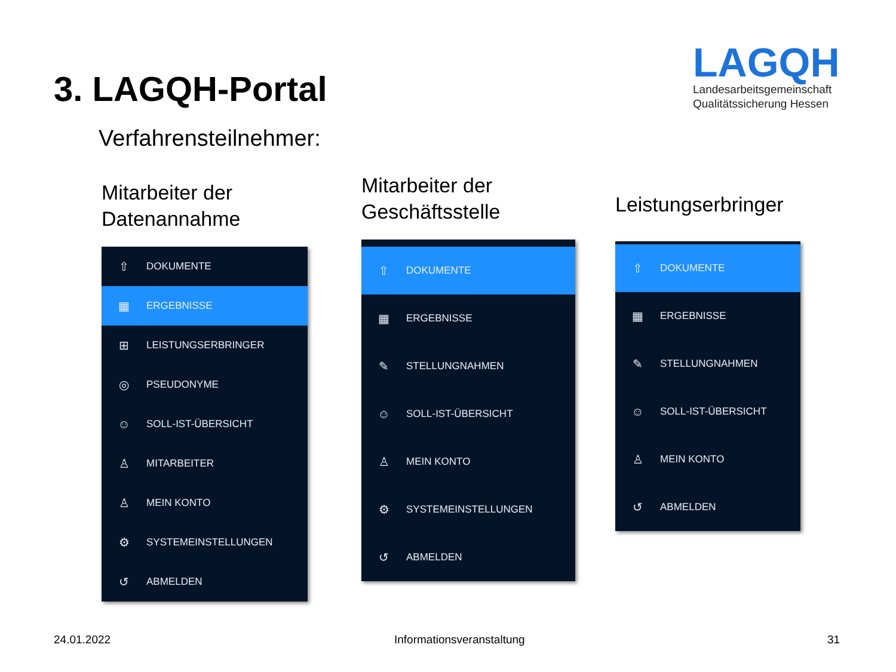3. LAGQH-Portal
LAGQH
Landesarbeitsgemeinschaft
Qualitätssicherung Hessen
Verfahrensteilnehmer:
Mitarbeiter der
Datenannahme
⇧ DOKUMENTE
▦ ERGEBNISSE
⊞ LEISTUNGSERBRINGER
◎ PSEUDONYME
☺ SOLL-IST-ÜBERSICHT
♙ MITARBEITER
♙ MEIN KONTO
⚙ SYSTEMEINSTELLUNGEN
↺ ABMELDEN
Mitarbeiter der
Geschäftsstelle
⇧ DOKUMENTE
▦ ERGEBNISSE
✎ STELLUNGNAHMEN
☺ SOLL-IST-ÜBERSICHT
♙ MEIN KONTO
⚙ SYSTEMEINSTELLUNGEN
↺ ABMELDEN
Leistungserbringer
⇧ DOKUMENTE
▦ ERGEBNISSE
✎ STELLUNGNAHMEN
☺ SOLL-IST-ÜBERSICHT
♙ MEIN KONTO
↺ ABMELDEN
24.01.2022 Informationsveranstaltung 31